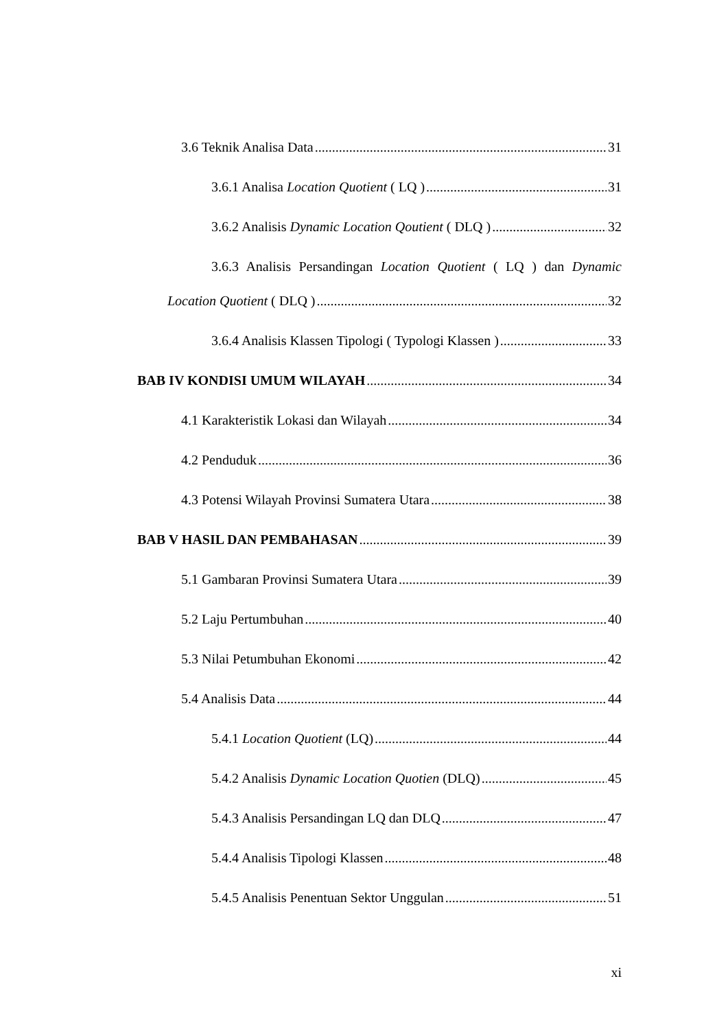3.6 Teknik Analisa Data 31
3.6.1 Analisa Location Quotient ( LQ ) 31
3.6.2 Analisis Dynamic Location Qoutient ( DLQ ) 32
3.6.3 Analisis Persandingan Location Quotient ( LQ ) dan Dynamic
Location Quotient ( DLQ ) 32
3.6.4 Analisis Klassen Tipologi ( Typologi Klassen ) 33
BAB IV KONDISI UMUM WILAYAH 34
4.1 Karakteristik Lokasi dan Wilayah 34
4.2 Penduduk 36
4.3 Potensi Wilayah Provinsi Sumatera Utara 38
BAB V HASIL DAN PEMBAHASAN 39
5.1 Gambaran Provinsi Sumatera Utara 39
5.2 Laju Pertumbuhan 40
5.3 Nilai Petumbuhan Ekonomi 42
5.4 Analisis Data 44
5.4.1 Location Quotient (LQ) 44
5.4.2 Analisis Dynamic Location Quotien (DLQ) 45
5.4.3 Analisis Persandingan LQ dan DLQ 47
5.4.4 Analisis Tipologi Klassen 48
5.4.5 Analisis Penentuan Sektor Unggulan 51
xi